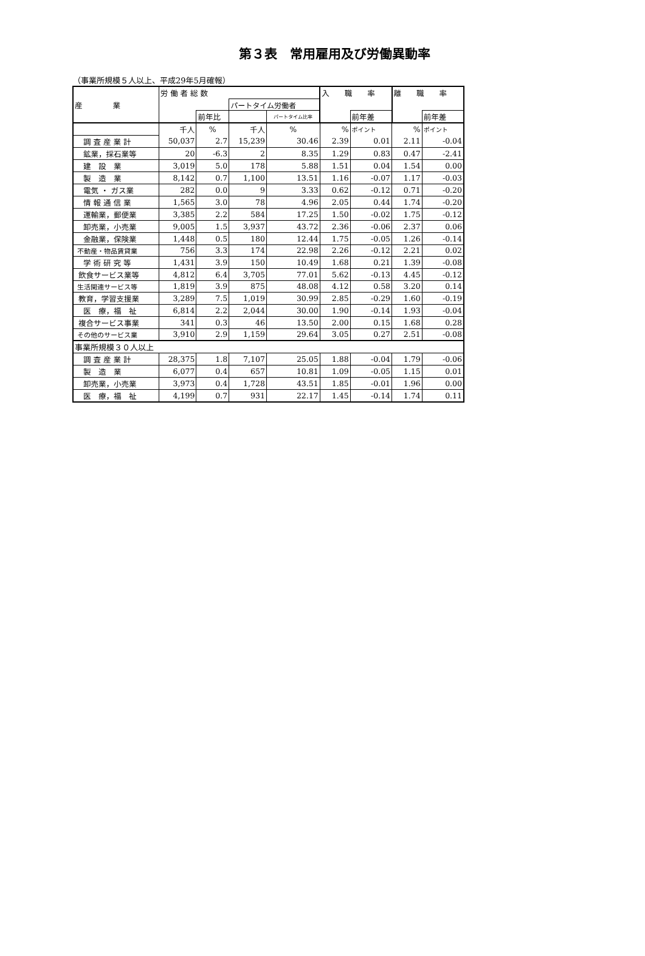第３表　常用雇用及び労働異動率
（事業所規模５人以上、平成29年5月確報）
| 産 業 | 労 働 者 総 数 | | | | 入 職 率 | | 離 職 率 | |
| --- | --- | --- | --- | --- | --- | --- | --- | --- |
| | | | パートタイム労働者 | | | | | |
| | | 前年比 | | パートタイム比率 | | 前年差 | | 前年差 |
| | 千人 | % | 千人 | % | % | ポイント | % | ポイント |
| 調 査 産 業 計 | 50,037 | 2.7 | 15,239 | 30.46 | 2.39 | 0.01 | 2.11 | -0.04 |
| 鉱業，採石業等 | 20 | -6.3 | 2 | 8.35 | 1.29 | 0.83 | 0.47 | -2.41 |
| 建 設 業 | 3,019 | 5.0 | 178 | 5.88 | 1.51 | 0.04 | 1.54 | 0.00 |
| 製 造 業 | 8,142 | 0.7 | 1,100 | 13.51 | 1.16 | -0.07 | 1.17 | -0.03 |
| 電気 ・ ガス業 | 282 | 0.0 | 9 | 3.33 | 0.62 | -0.12 | 0.71 | -0.20 |
| 情 報 通 信 業 | 1,565 | 3.0 | 78 | 4.96 | 2.05 | 0.44 | 1.74 | -0.20 |
| 運輸業，郵便業 | 3,385 | 2.2 | 584 | 17.25 | 1.50 | -0.02 | 1.75 | -0.12 |
| 卸売業，小売業 | 9,005 | 1.5 | 3,937 | 43.72 | 2.36 | -0.06 | 2.37 | 0.06 |
| 金融業，保険業 | 1,448 | 0.5 | 180 | 12.44 | 1.75 | -0.05 | 1.26 | -0.14 |
| 不動産・物品賃貸業 | 756 | 3.3 | 174 | 22.98 | 2.26 | -0.12 | 2.21 | 0.02 |
| 学 術 研 究 等 | 1,431 | 3.9 | 150 | 10.49 | 1.68 | 0.21 | 1.39 | -0.08 |
| 飲食サービス業等 | 4,812 | 6.4 | 3,705 | 77.01 | 5.62 | -0.13 | 4.45 | -0.12 |
| 生活関連サービス等 | 1,819 | 3.9 | 875 | 48.08 | 4.12 | 0.58 | 3.20 | 0.14 |
| 教育，学習支援業 | 3,289 | 7.5 | 1,019 | 30.99 | 2.85 | -0.29 | 1.60 | -0.19 |
| 医 療，福 祉 | 6,814 | 2.2 | 2,044 | 30.00 | 1.90 | -0.14 | 1.93 | -0.04 |
| 複合サービス事業 | 341 | 0.3 | 46 | 13.50 | 2.00 | 0.15 | 1.68 | 0.28 |
| その他のサービス業 | 3,910 | 2.9 | 1,159 | 29.64 | 3.05 | 0.27 | 2.51 | -0.08 |
| 事業所規模３０人以上 | | | | | | | | |
| 調 査 産 業 計 | 28,375 | 1.8 | 7,107 | 25.05 | 1.88 | -0.04 | 1.79 | -0.06 |
| 製 造 業 | 6,077 | 0.4 | 657 | 10.81 | 1.09 | -0.05 | 1.15 | 0.01 |
| 卸売業，小売業 | 3,973 | 0.4 | 1,728 | 43.51 | 1.85 | -0.01 | 1.96 | 0.00 |
| 医 療，福 祉 | 4,199 | 0.7 | 931 | 22.17 | 1.45 | -0.14 | 1.74 | 0.11 |